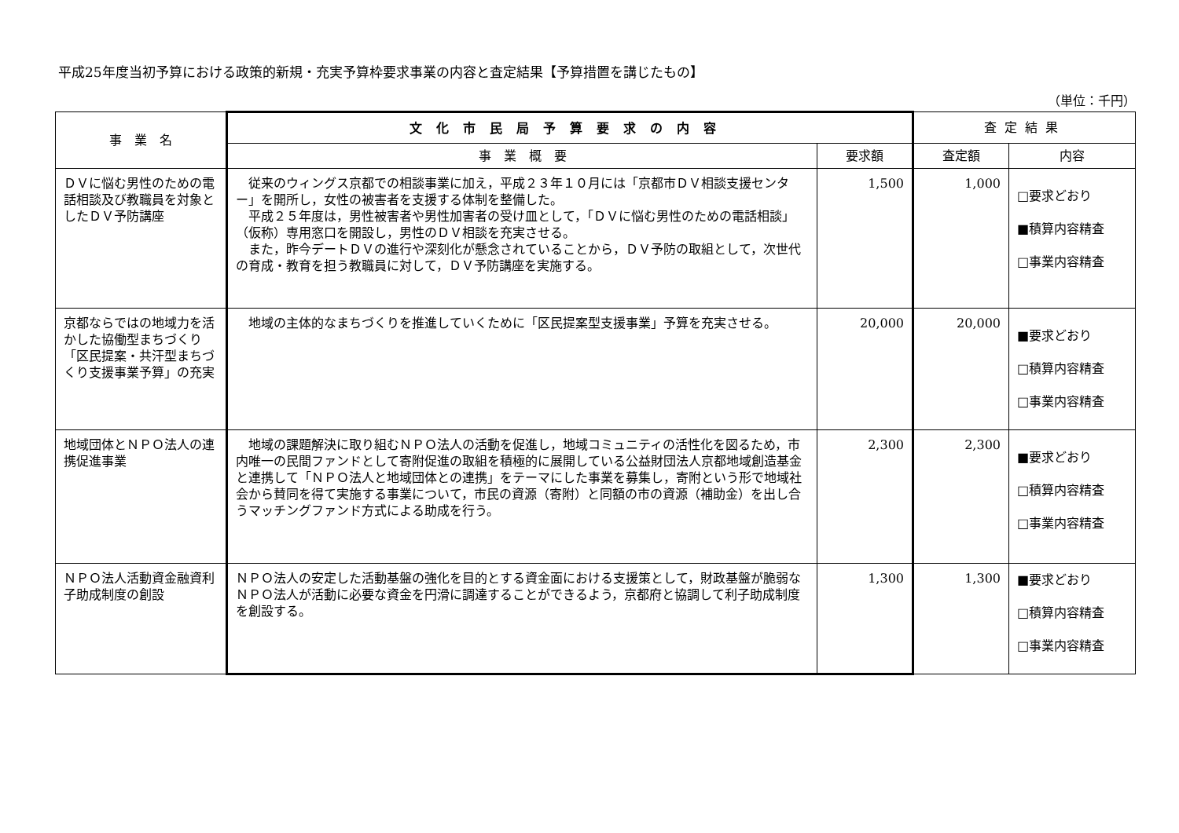平成25年度当初予算における政策的新規・充実予算枠要求事業の内容と査定結果【予算措置を講じたもの】
（単位：千円）
| 事 業 名 | 文化市民局予算要求の内容 | | 査定結果 | |
| --- | --- | --- | --- | --- |
| | 事 業 概 要 | 要求額 | 査定額 | 内容 |
| ＤＶに悩む男性のための電話相談及び教職員を対象としたＤＶ予防講座 | 従来のウィングス京都での相談事業に加え，平成２３年１０月には「京都市ＤＶ相談支援センター」を開所し，女性の被害者を支援する体制を整備した。 平成２５年度は，男性被害者や男性加害者の受け皿として，「ＤＶに悩む男性のための電話相談」（仮称）専用窓口を開設し，男性のＤＶ相談を充実させる。 また，昨今デートＤＶの進行や深刻化が懸念されていることから，ＤＶ予防の取組として，次世代の育成・教育を担う教職員に対して，ＤＶ予防講座を実施する。 | 1,500 | 1,000 | □要求どおり ■積算内容精査 □事業内容精査 |
| 京都ならではの地域力を活かした協働型まちづくり「区民提案・共汗型まちづくり支援事業予算」の充実 | 地域の主体的なまちづくりを推進していくために「区民提案型支援事業」予算を充実させる。 | 20,000 | 20,000 | ■要求どおり □積算内容精査 □事業内容精査 |
| 地域団体とＮＰＯ法人の連携促進事業 | 地域の課題解決に取り組むＮＰＯ法人の活動を促進し，地域コミュニティの活性化を図るため，市内唯一の民間ファンドとして寄附促進の取組を積極的に展開している公益財団法人京都地域創造基金と連携して「ＮＰＯ法人と地域団体との連携」をテーマにした事業を募集し，寄附という形で地域社会から賛同を得て実施する事業について，市民の資源（寄附）と同額の市の資源（補助金）を出し合うマッチングファンド方式による助成を行う。 | 2,300 | 2,300 | ■要求どおり □積算内容精査 □事業内容精査 |
| ＮＰＯ法人活動資金融資利子助成制度の創設 | ＮＰＯ法人の安定した活動基盤の強化を目的とする資金面における支援策として，財政基盤が脆弱なＮＰＯ法人が活動に必要な資金を円滑に調達することができるよう，京都府と協調して利子助成制度を創設する。 | 1,300 | 1,300 | ■要求どおり □積算内容精査 □事業内容精査 |